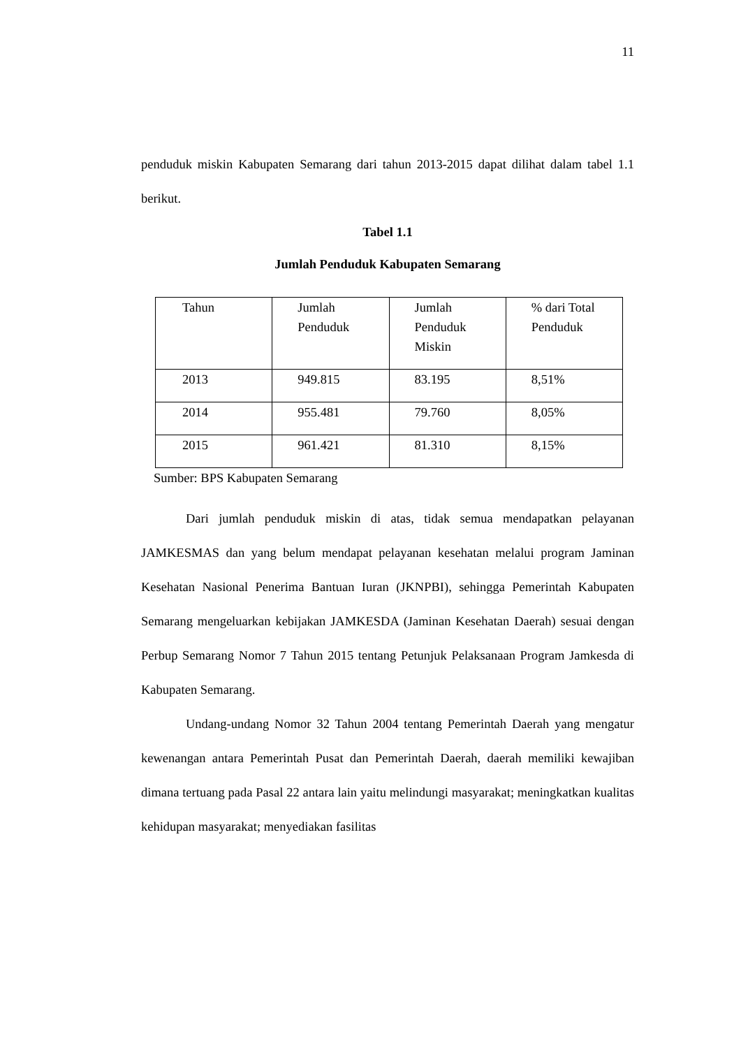11
penduduk miskin Kabupaten Semarang dari tahun 2013-2015 dapat dilihat dalam tabel 1.1 berikut.
Tabel 1.1
Jumlah Penduduk Kabupaten Semarang
| Tahun | Jumlah Penduduk | Jumlah Penduduk Miskin | % dari Total Penduduk |
| 2013 | 949.815 | 83.195 | 8,51% |
| 2014 | 955.481 | 79.760 | 8,05% |
| 2015 | 961.421 | 81.310 | 8,15% |
Sumber: BPS Kabupaten Semarang
Dari jumlah penduduk miskin di atas, tidak semua mendapatkan pelayanan JAMKESMAS dan yang belum mendapat pelayanan kesehatan melalui program Jaminan Kesehatan Nasional Penerima Bantuan Iuran (JKNPBI), sehingga Pemerintah Kabupaten Semarang mengeluarkan kebijakan JAMKESDA (Jaminan Kesehatan Daerah) sesuai dengan Perbup Semarang Nomor 7 Tahun 2015 tentang Petunjuk Pelaksanaan Program Jamkesda di Kabupaten Semarang.
Undang-undang Nomor 32 Tahun 2004 tentang Pemerintah Daerah yang mengatur kewenangan antara Pemerintah Pusat dan Pemerintah Daerah, daerah memiliki kewajiban dimana tertuang pada Pasal 22 antara lain yaitu melindungi masyarakat; meningkatkan kualitas kehidupan masyarakat; menyediakan fasilitas